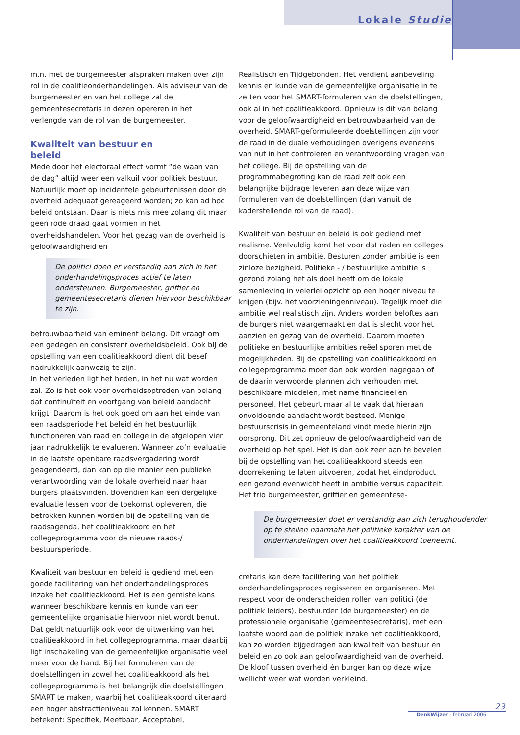Lokale Studie
m.n. met de burgemeester afspraken maken over zijn rol in de coalitieonderhandelingen. Als adviseur van de burgemeester en van het college zal de gemeentesecretaris in dezen opereren in het verlengde van de rol van de burgemeester.
Kwaliteit van bestuur en beleid
Mede door het electoraal effect vormt “de waan van de dag” altijd weer een valkuil voor politiek bestuur. Natuurlijk moet op incidentele gebeurtenissen door de overheid adequaat gereageerd worden; zo kan ad hoc beleid ontstaan. Daar is niets mis mee zolang dit maar geen rode draad gaat vormen in het overheidshandelen. Voor het gezag van de overheid is geloofwaardigheid en
De politici doen er verstandig aan zich in het onderhandelingsproces actief te laten ondersteunen. Burgemeester, griffier en gemeentesecretaris dienen hiervoor beschikbaar te zijn.
betrouwbaarheid van eminent belang. Dit vraagt om een gedegen en consistent overheidsbeleid. Ook bij de opstelling van een coalitieakkoord dient dit besef nadrukkelijk aanwezig te zijn.
In het verleden ligt het heden, in het nu wat worden zal. Zo is het ook voor overheidsoptreden van belang dat continuïteit en voortgang van beleid aandacht krijgt. Daarom is het ook goed om aan het einde van een raadsperiode het beleid én het bestuurlijk functioneren van raad en college in de afgelopen vier jaar nadrukkelijk te evalueren. Wanneer zo’n evaluatie in de laatste openbare raadsvergadering wordt geagendeerd, dan kan op die manier een publieke verantwoording van de lokale overheid naar haar burgers plaatsvinden. Bovendien kan een dergelijke evaluatie lessen voor de toekomst opleveren, die betrokken kunnen worden bij de opstelling van de raadsagenda, het coalitieakkoord en het collegeprogramma voor de nieuwe raads-/ bestuursperiode.
Kwaliteit van bestuur en beleid is gediend met een goede facilitering van het onderhandelingsproces inzake het coalitieakkoord. Het is een gemiste kans wanneer beschikbare kennis en kunde van een gemeentelijke organisatie hiervoor niet wordt benut. Dat geldt natuurlijk ook voor de uitwerking van het coalitieakkoord in het collegeprogramma, maar daarbij ligt inschakeling van de gemeentelijke organisatie veel meer voor de hand. Bij het formuleren van de doelstellingen in zowel het coalitieakkoord als het collegeprogramma is het belangrijk die doelstellingen SMART te maken, waarbij het coalitieakkoord uiteraard een hoger abstractieniveau zal kennen. SMART betekent: Specifiek, Meetbaar, Acceptabel,
Realistisch en Tijdgebonden. Het verdient aanbeveling kennis en kunde van de gemeentelijke organisatie in te zetten voor het SMART-formuleren van de doelstellingen, ook al in het coalitieakkoord. Opnieuw is dit van belang voor de geloofwaardigheid en betrouwbaarheid van de overheid. SMART-geformuleerde doelstellingen zijn voor de raad in de duale verhoudingen overigens eveneens van nut in het controleren en verantwoording vragen van het college. Bij de opstelling van de programmabegroting kan de raad zelf ook een belangrijke bijdrage leveren aan deze wijze van formuleren van de doelstellingen (dan vanuit de kaderstellende rol van de raad).
Kwaliteit van bestuur en beleid is ook gediend met realisme. Veelvuldig komt het voor dat raden en colleges doorschieten in ambitie. Besturen zonder ambitie is een zinloze bezigheid. Politieke - / bestuurlijke ambitie is gezond zolang het als doel heeft om de lokale samenleving in velerlei opzicht op een hoger niveau te krijgen (bijv. het voorzieningenniveau). Tegelijk moet die ambitie wel realistisch zijn. Anders worden beloftes aan de burgers niet waargemaakt en dat is slecht voor het aanzien en gezag van de overheid. Daarom moeten politieke en bestuurlijke ambities reëel sporen met de mogelijkheden. Bij de opstelling van coalitieakkoord en collegeprogramma moet dan ook worden nagegaan of de daarin verwoorde plannen zich verhouden met beschikbare middelen, met name financieel en personeel. Het gebeurt maar al te vaak dat hieraan onvoldoende aandacht wordt besteed. Menige bestuurscrisis in gemeenteland vindt mede hierin zijn oorsprong. Dit zet opnieuw de geloofwaardigheid van de overheid op het spel. Het is dan ook zeer aan te bevelen bij de opstelling van het coalitieakkoord steeds een doorrekening te laten uitvoeren, zodat het eindproduct een gezond evenwicht heeft in ambitie versus capaciteit. Het trio burgemeester, griffier en gemeentese-
De burgemeester doet er verstandig aan zich terughoudender op te stellen naarmate het politieke karakter van de onderhandelingen over het coalitieakkoord toeneemt.
cretaris kan deze facilitering van het politiek onderhandelingsproces regisseren en organiseren. Met respect voor de onderscheiden rollen van politici (de politiek leiders), bestuurder (de burgemeester) en de professionele organisatie (gemeentesecretaris), met een laatste woord aan de politiek inzake het coalitieakkoord, kan zo worden bijgedragen aan kwaliteit van bestuur en beleid en zo ook aan geloofwaardigheid van de overheid. De kloof tussen overheid én burger kan op deze wijze wellicht weer wat worden verkleind.
23
DenkWijzer - februari 2006